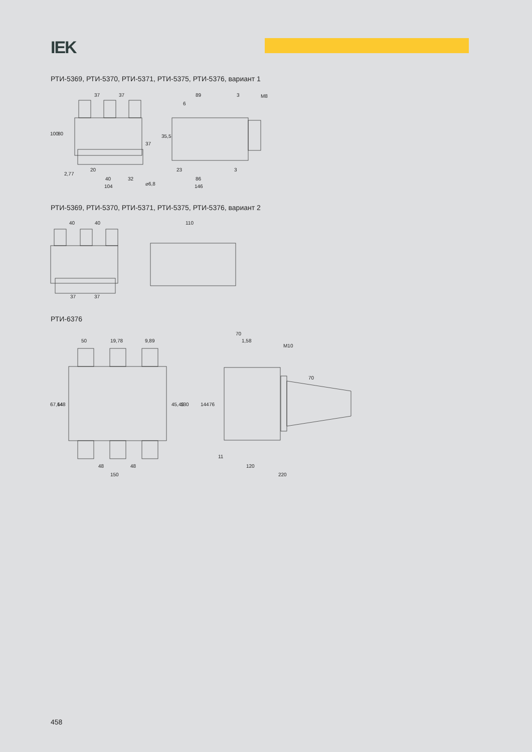IEK
РТИ-5369, РТИ-5370, РТИ-5371, РТИ-5375, РТИ-5376, вариант 1
37
37
89
3
M8
6
20
40
32
104
23
86
146
3
100
80
37
35,5
2,77
⌀6,8
РТИ-5369, РТИ-5370, РТИ-5371, РТИ-5375, РТИ-5376, вариант 2
40
40
110
37
37
РТИ-6376
50
19,78
9,89
70
1,58
M10
67,64
148
45,49
130
144
76
70
48
48
150
11
120
220
458